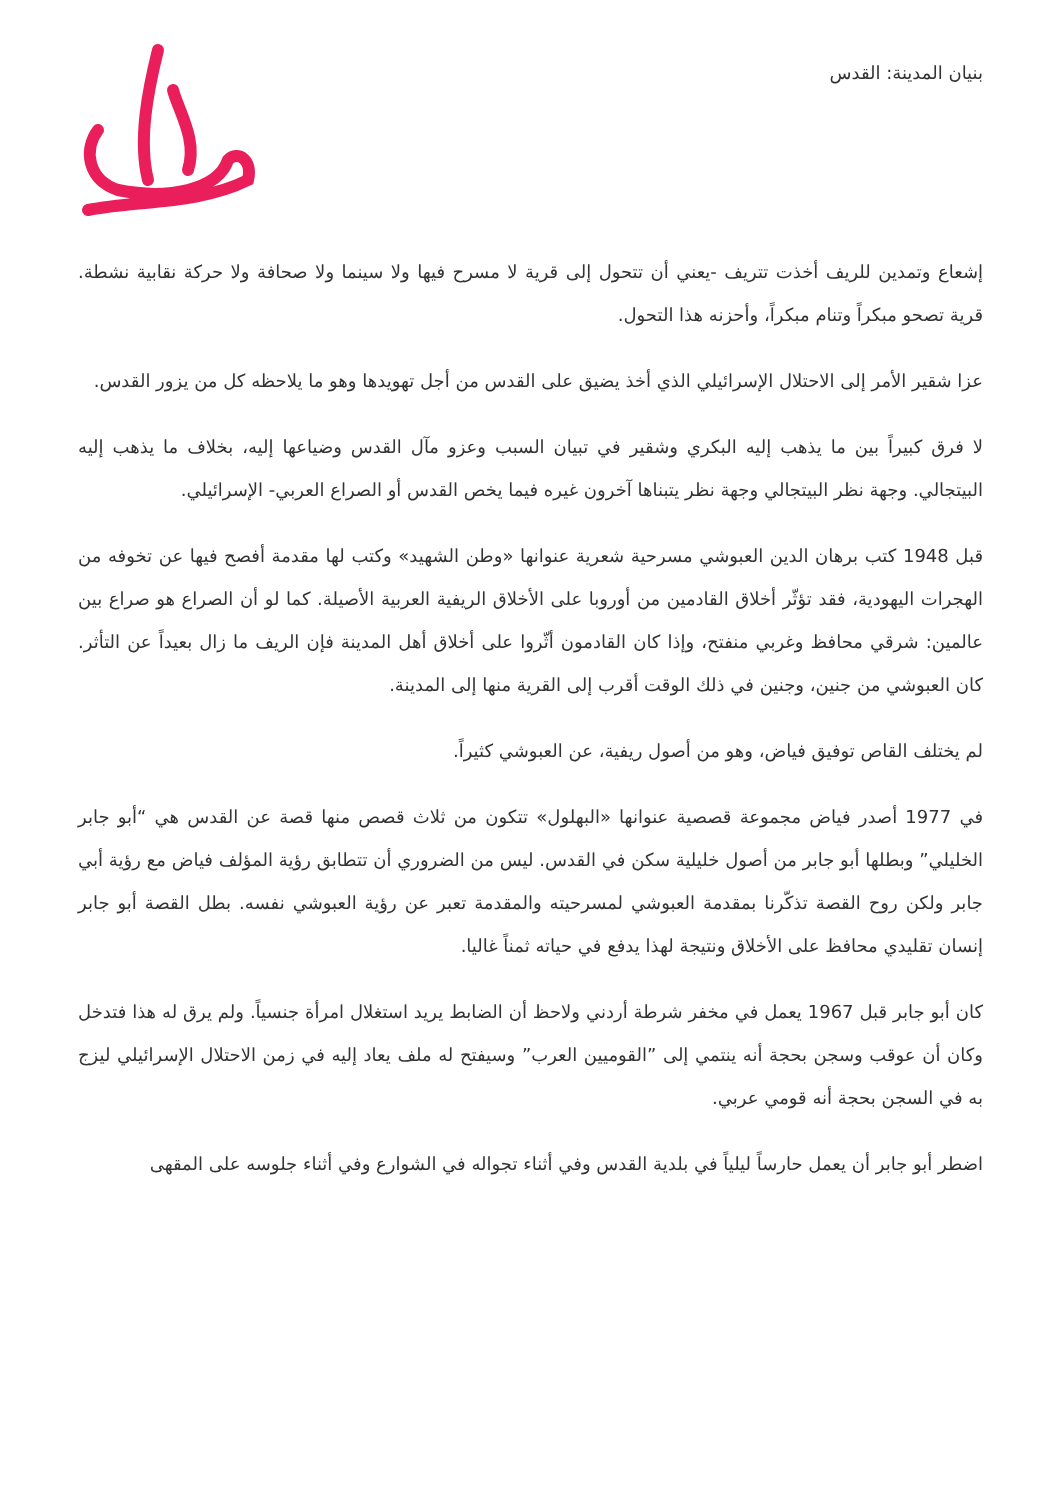بنيان المدينة: القدس
إشعاع وتمدين للريف أخذت تتريف -يعني أن تتحول إلى قرية لا مسرح فيها ولا سينما ولا صحافة ولا حركة نقابية نشطة. قرية تصحو مبكراً وتنام مبكراً، وأحزنه هذا التحول.
عزا شقير الأمر إلى الاحتلال الإسرائيلي الذي أخذ يضيق على القدس من أجل تهويدها وهو ما يلاحظه كل من يزور القدس.
لا فرق كبيراً بين ما يذهب إليه البكري وشقير في تبيان السبب وعزو مآل القدس وضياعها إليه، بخلاف ما يذهب إليه البيتجالي. وجهة نظر البيتجالي وجهة نظر يتبناها آخرون غيره فيما يخص القدس أو الصراع العربي- الإسرائيلي.
قبل 1948 كتب برهان الدين العبوشي مسرحية شعرية عنوانها «وطن الشهيد» وكتب لها مقدمة أفصح فيها عن تخوفه من الهجرات اليهودية، فقد تؤثّر أخلاق القادمين من أوروبا على الأخلاق الريفية العربية الأصيلة. كما لو أن الصراع هو صراع بين عالمين: شرقي محافظ وغربي منفتح، وإذا كان القادمون أثّروا على أخلاق أهل المدينة فإن الريف ما زال بعيداً عن التأثر. كان العبوشي من جنين، وجنين في ذلك الوقت أقرب إلى القرية منها إلى المدينة.
لم يختلف القاص توفيق فياض، وهو من أصول ريفية، عن العبوشي كثيراً.
في 1977 أصدر فياض مجموعة قصصية عنوانها «البهلول» تتكون من ثلاث قصص منها قصة عن القدس هي “أبو جابر الخليلي” وبطلها أبو جابر من أصول خليلية سكن في القدس. ليس من الضروري أن تتطابق رؤية المؤلف فياض مع رؤية أبي جابر ولكن روح القصة تذكّرنا بمقدمة العبوشي لمسرحيته والمقدمة تعبر عن رؤية العبوشي نفسه. بطل القصة أبو جابر إنسان تقليدي محافظ على الأخلاق ونتيجة لهذا يدفع في حياته ثمناً غاليا.
كان أبو جابر قبل 1967 يعمل في مخفر شرطة أردني ولاحظ أن الضابط يريد استغلال امرأة جنسياً. ولم يرق له هذا فتدخل وكان أن عوقب وسجن بحجة أنه ينتمي إلى ”القوميين العرب” وسيفتح له ملف يعاد إليه في زمن الاحتلال الإسرائيلي ليزج به في السجن بحجة أنه قومي عربي.
اضطر أبو جابر أن يعمل حارساً ليلياً في بلدية القدس وفي أثناء تجواله في الشوارع وفي أثناء جلوسه على المقهى